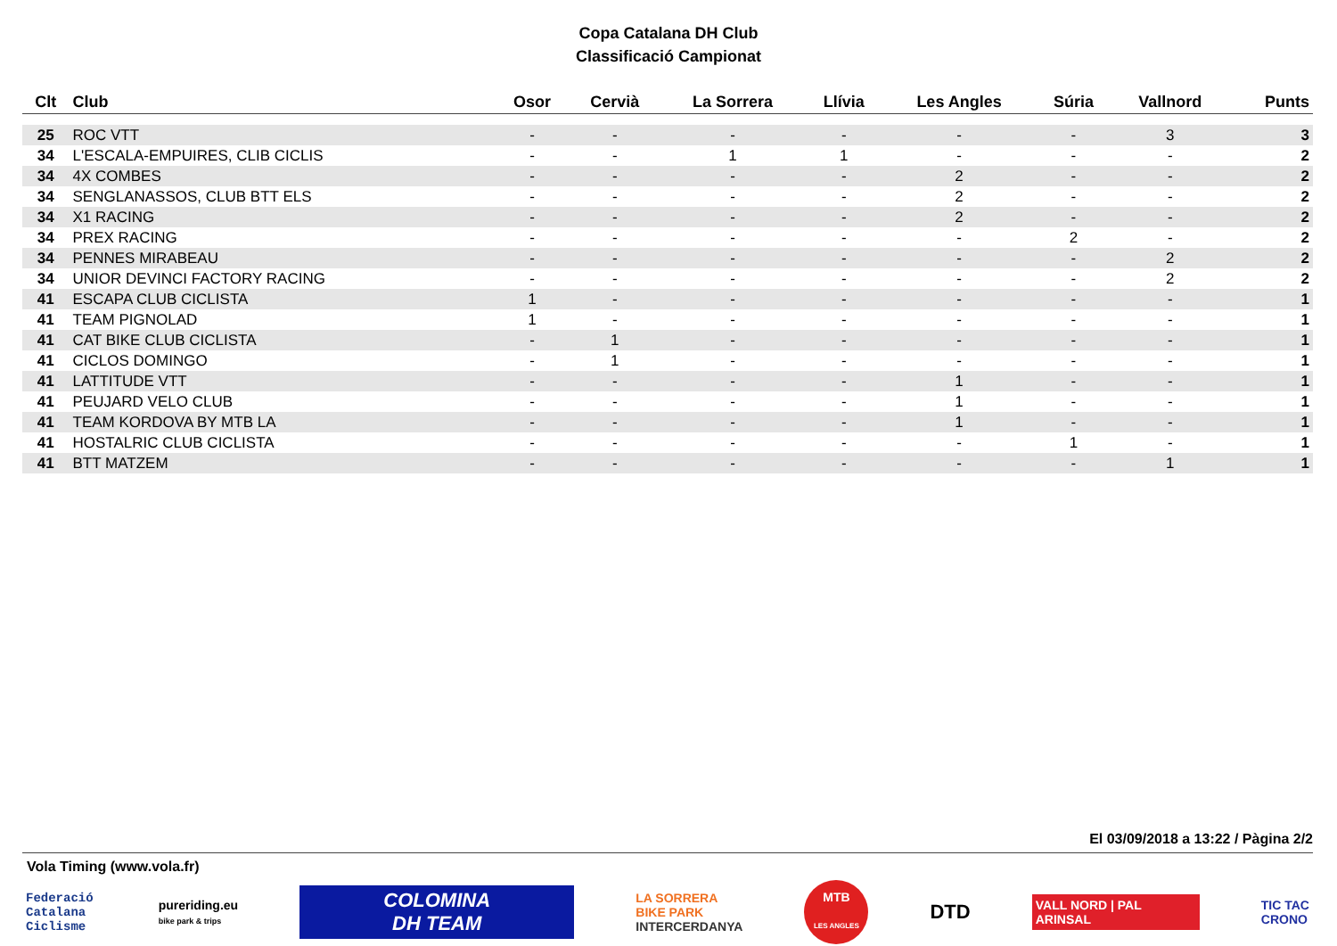Copa Catalana DH Club
Classificació Campionat
| Clt | Club | Osor | Cervià | La Sorrera | Llívia | Les Angles | Súria | Vallnord | Punts |
| --- | --- | --- | --- | --- | --- | --- | --- | --- | --- |
| 25 | ROC VTT | - | - | - | - | - | - | 3 | 3 |
| 34 | L'ESCALA-EMPUIRES, CLIB CICLIS | - | - | 1 | 1 | - | - | - | 2 |
| 34 | 4X COMBES | - | - | - | - | 2 | - | - | 2 |
| 34 | SENGLANASSOS, CLUB BTT ELS | - | - | - | - | 2 | - | - | 2 |
| 34 | X1 RACING | - | - | - | - | 2 | - | - | 2 |
| 34 | PREX RACING | - | - | - | - | - | 2 | - | 2 |
| 34 | PENNES MIRABEAU | - | - | - | - | - | - | 2 | 2 |
| 34 | UNIOR DEVINCI FACTORY RACING | - | - | - | - | - | - | 2 | 2 |
| 41 | ESCAPA CLUB CICLISTA | 1 | - | - | - | - | - | - | 1 |
| 41 | TEAM PIGNOLAD | 1 | - | - | - | - | - | - | 1 |
| 41 | CAT BIKE CLUB CICLISTA | - | 1 | - | - | - | - | - | 1 |
| 41 | CICLOS DOMINGO | - | 1 | - | - | - | - | - | 1 |
| 41 | LATTITUDE VTT | - | - | - | - | 1 | - | - | 1 |
| 41 | PEUJARD VELO CLUB | - | - | - | - | 1 | - | - | 1 |
| 41 | TEAM KORDOVA BY MTB LA | - | - | - | - | 1 | - | - | 1 |
| 41 | HOSTALRIC CLUB CICLISTA | - | - | - | - | - | 1 | - | 1 |
| 41 | BTT MATZEM | - | - | - | - | - | - | 1 | 1 |
El 03/09/2018 a 13:22 / Pàgina 2/2
Vola Timing (www.vola.fr)
Federació
Catalana
Ciclisme
pureriding.eu
bike park & trips
COLOMINA
DH TEAM
LA SORRERA
BIKE PARK
INTERCERDANYA
MTB
LES ANGLES
DTD
VALL NORD | PAL ARINSAL
TIC TAC
CRONO